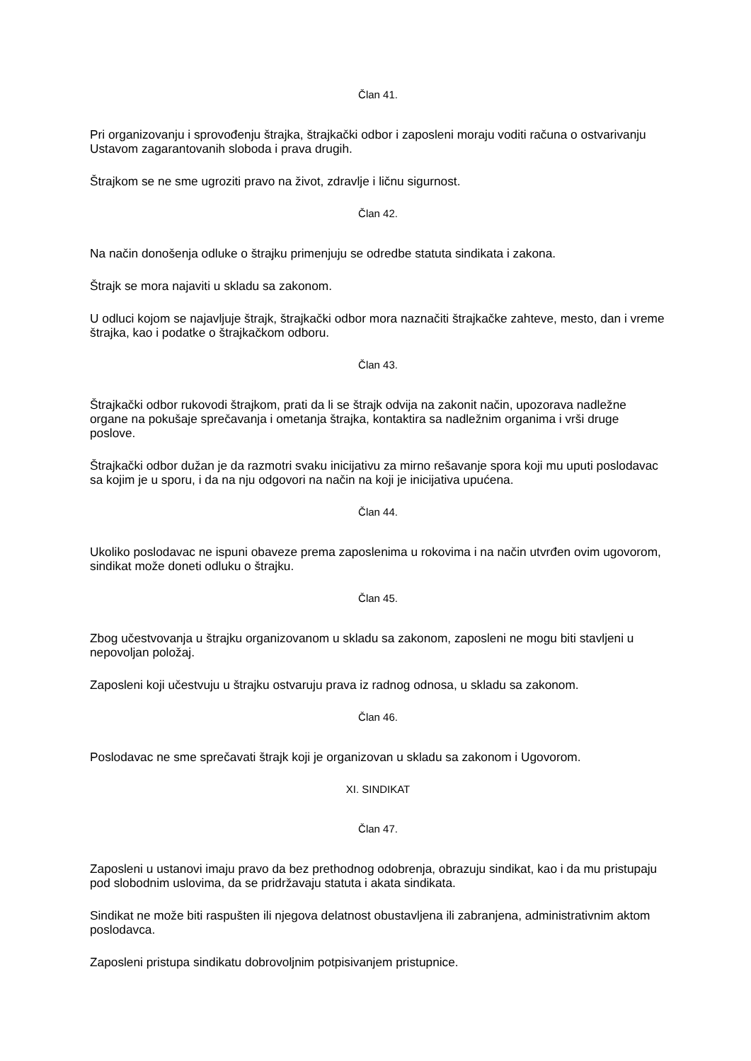Član 41.
Pri organizovanju i sprovođenju štrajka, štrajkački odbor i zaposleni moraju voditi računa o ostvarivanju Ustavom zagarantovanih sloboda i prava drugih.
Štrajkom se ne sme ugroziti pravo na život, zdravlje i ličnu sigurnost.
Član 42.
Na način donošenja odluke o štrajku primenjuju se odredbe statuta sindikata i zakona.
Štrajk se mora najaviti u skladu sa zakonom.
U odluci kojom se najavljuje štrajk, štrajkački odbor mora naznačiti štrajkačke zahteve, mesto, dan i vreme štrajka, kao i podatke o štrajkačkom odboru.
Član 43.
Štrajkački odbor rukovodi štrajkom, prati da li se štrajk odvija na zakonit način, upozorava nadležne organe na pokušaje sprečavanja i ometanja štrajka, kontaktira sa nadležnim organima i vrši druge poslove.
Štrajkački odbor dužan je da razmotri svaku inicijativu za mirno rešavanje spora koji mu uputi poslodavac sa kojim je u sporu, i da na nju odgovori na način na koji je inicijativa upućena.
Član 44.
Ukoliko poslodavac ne ispuni obaveze prema zaposlenima u rokovima i na način utvrđen ovim ugovorom, sindikat može doneti odluku o štrajku.
Član 45.
Zbog učestvovanja u štrajku organizovanom u skladu sa zakonom, zaposleni ne mogu biti stavljeni u nepovoljan položaj.
Zaposleni koji učestvuju u štrajku ostvaruju prava iz radnog odnosa, u skladu sa zakonom.
Član 46.
Poslodavac ne sme sprečavati štrajk koji je organizovan u skladu sa zakonom i Ugovorom.
XI. SINDIKAT
Član 47.
Zaposleni u ustanovi imaju pravo da bez prethodnog odobrenja, obrazuju sindikat, kao i da mu pristupaju pod slobodnim uslovima, da se pridržavaju statuta i akata sindikata.
Sindikat ne može biti raspušten ili njegova delatnost obustavljena ili zabranjena, administrativnim aktom poslodavca.
Zaposleni pristupa sindikatu dobrovoljnim potpisivanjem pristupnice.